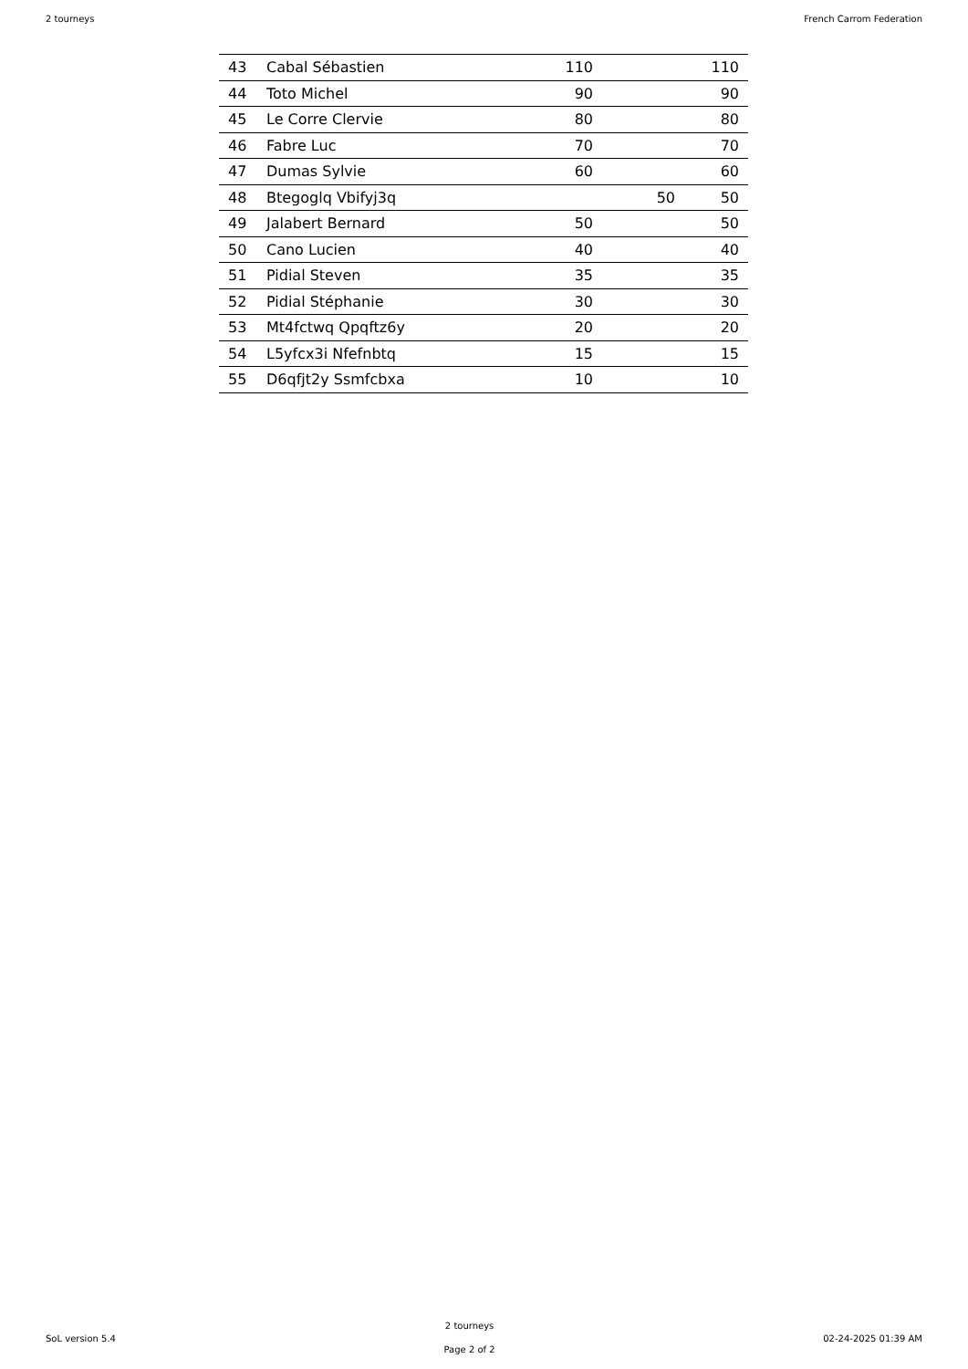2 tourneys French Carrom Federation
| 43 | Cabal Sébastien | 110 | | 110 |
| 44 | Toto Michel | 90 | | 90 |
| 45 | Le Corre Clervie | 80 | | 80 |
| 46 | Fabre Luc | 70 | | 70 |
| 47 | Dumas Sylvie | 60 | | 60 |
| 48 | Btegoglq Vbifyj3q | | 50 | 50 |
| 49 | Jalabert Bernard | 50 | | 50 |
| 50 | Cano Lucien | 40 | | 40 |
| 51 | Pidial Steven | 35 | | 35 |
| 52 | Pidial Stéphanie | 30 | | 30 |
| 53 | Mt4fctwq Qpqftz6y | 20 | | 20 |
| 54 | L5yfcx3i Nfefnbtq | 15 | | 15 |
| 55 | D6qfjt2y Ssmfcbxa | 10 | | 10 |
SoL version 5.4
2 tourneys
Page 2 of 2
02-24-2025 01:39 AM